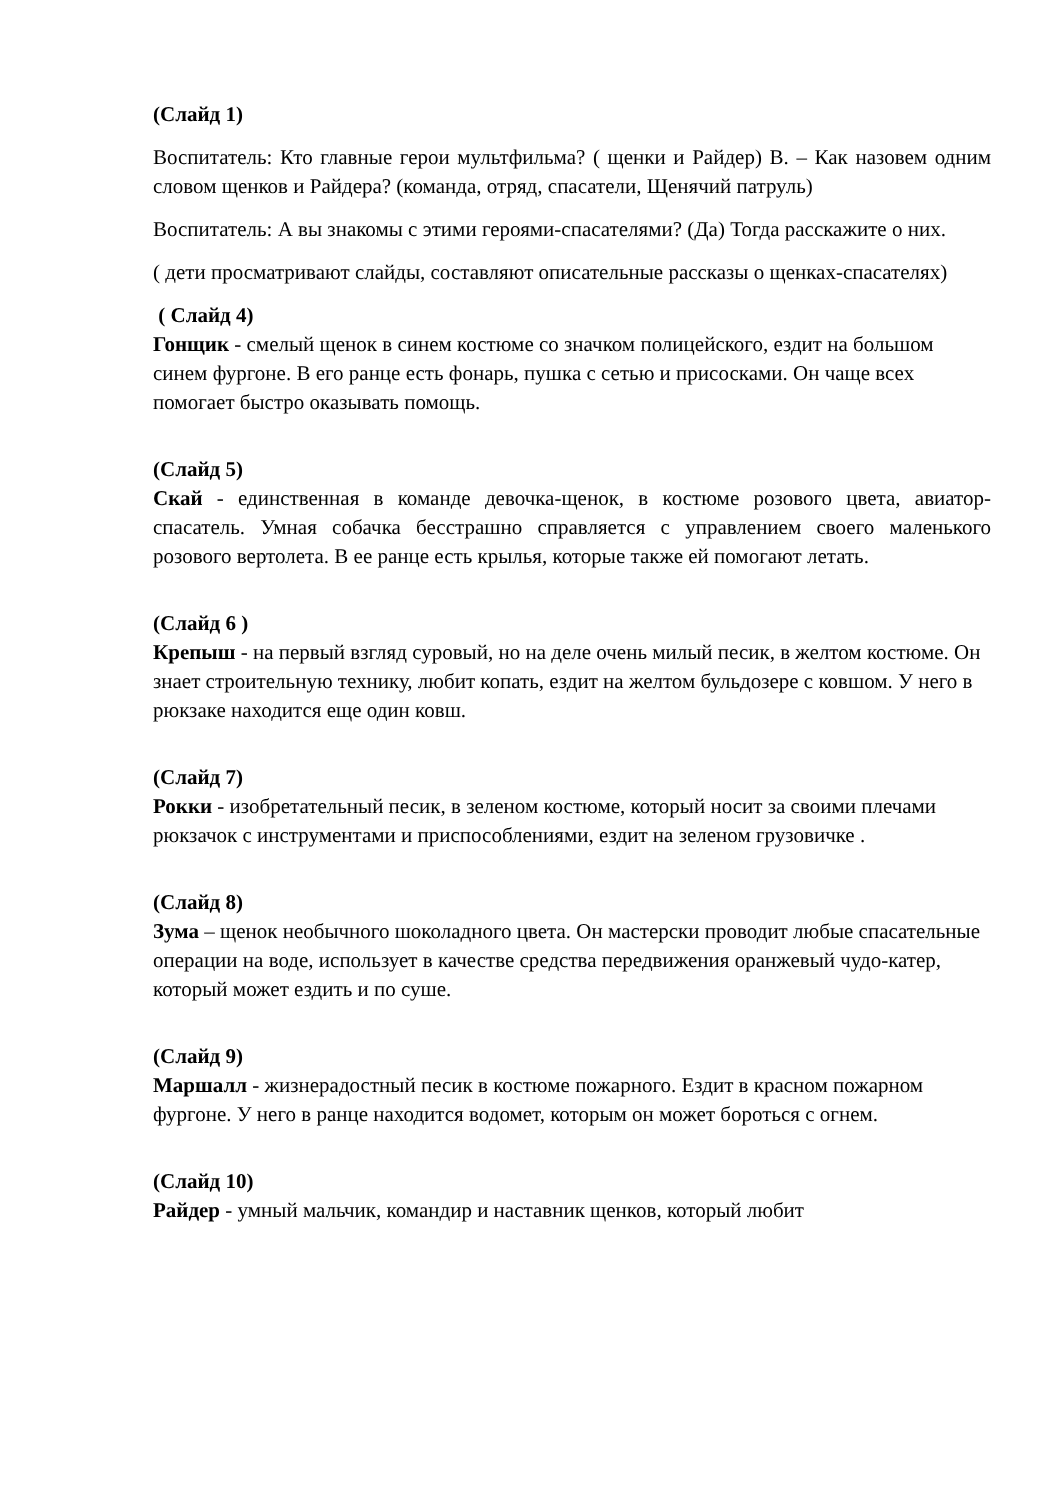(Слайд 1)
Воспитатель: Кто главные герои мультфильма? ( щенки и Райдер) В. – Как назовем одним словом щенков и Райдера? (команда, отряд, спасатели, Щенячий патруль)
Воспитатель: А вы знакомы с этими героями-спасателями? (Да) Тогда расскажите о них.
( дети просматривают слайды, составляют описательные рассказы о щенках-спасателях)
( Слайд 4)
Гонщик - смелый щенок в синем костюме со значком полицейского, ездит на большом синем фургоне. В его ранце есть фонарь, пушка с сетью и присосками. Он чаще всех помогает быстро оказывать помощь.
(Слайд 5)
Скай - единственная в команде девочка-щенок, в костюме розового цвета, авиатор-спасатель. Умная собачка бесстрашно справляется с управлением своего маленького розового вертолета. В ее ранце есть крылья, которые также ей помогают летать.
(Слайд 6 )
Крепыш - на первый взгляд суровый, но на деле очень милый песик, в желтом костюме. Он знает строительную технику, любит копать, ездит на желтом бульдозере с ковшом. У него в рюкзаке находится еще один ковш.
(Слайд 7)
Рокки - изобретательный песик, в зеленом костюме, который носит за своими плечами рюкзачок с инструментами и приспособлениями, ездит на зеленом грузовичке .
(Слайд 8)
Зума – щенок необычного шоколадного цвета. Он мастерски проводит любые спасательные операции на воде, использует в качестве средства передвижения оранжевый чудо-катер, который может ездить и по суше.
(Слайд 9)
Маршалл - жизнерадостный песик в костюме пожарного. Ездит в красном пожарном фургоне. У него в ранце находится водомет, которым он может бороться с огнем.
(Слайд 10)
Райдер - умный мальчик, командир и наставник щенков, который любит